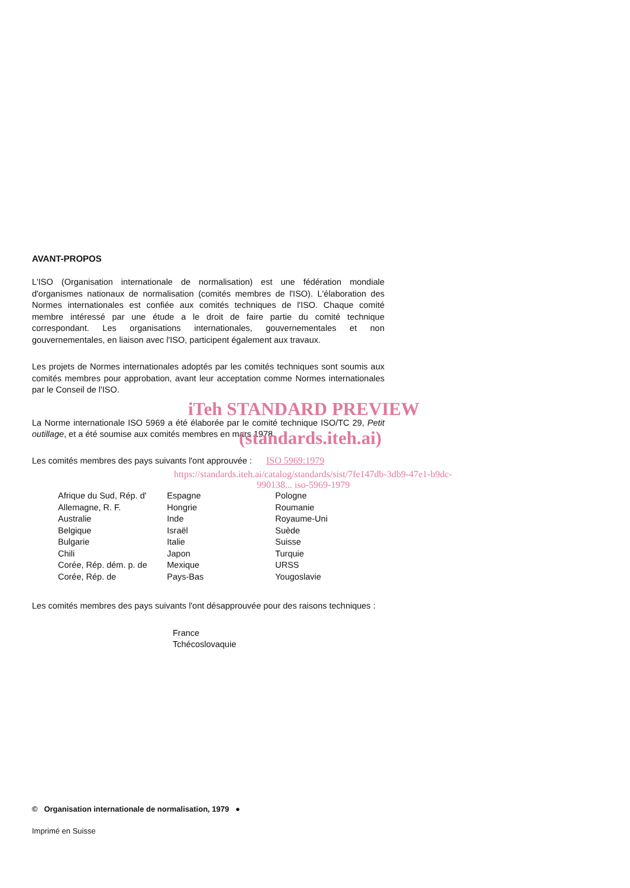AVANT-PROPOS
L'ISO (Organisation internationale de normalisation) est une fédération mondiale d'organismes nationaux de normalisation (comités membres de l'ISO). L'élaboration des Normes internationales est confiée aux comités techniques de l'ISO. Chaque comité membre intéressé par une étude a le droit de faire partie du comité technique correspondant. Les organisations internationales, gouvernementales et non gouvernementales, en liaison avec l'ISO, participent également aux travaux.
Les projets de Normes internationales adoptés par les comités techniques sont soumis aux comités membres pour approbation, avant leur acceptation comme Normes internationales par le Conseil de l'ISO.
iTeh STANDARD PREVIEW
La Norme internationale ISO 5969 a été élaborée par le comité technique ISO/TC 29, Petit outillage, et a été soumise aux comités membres en mars 1978.
(standards.iteh.ai)
Les comités membres des pays suivants l'ont approuvée : ISO 5969:1979
https://standards.iteh.ai/catalog/standards/sist/7fe147db-3db9-47e1-b9dc-
990138... iso-5969-1979
| Afrique du Sud, Rép. d' | Espagne | Pologne |
| Allemagne, R. F. | Hongrie | Roumanie |
| Australie | Inde | Royaume-Uni |
| Belgique | Israël | Suède |
| Bulgarie | Italie | Suisse |
| Chili | Japon | Turquie |
| Corée, Rép. dém. p. de | Mexique | URSS |
| Corée, Rép. de | Pays-Bas | Yougoslavie |
Les comités membres des pays suivants l'ont désapprouvée pour des raisons techniques :
France
Tchécoslovaquie
© Organisation internationale de normalisation, 1979 ●
Imprimé en Suisse